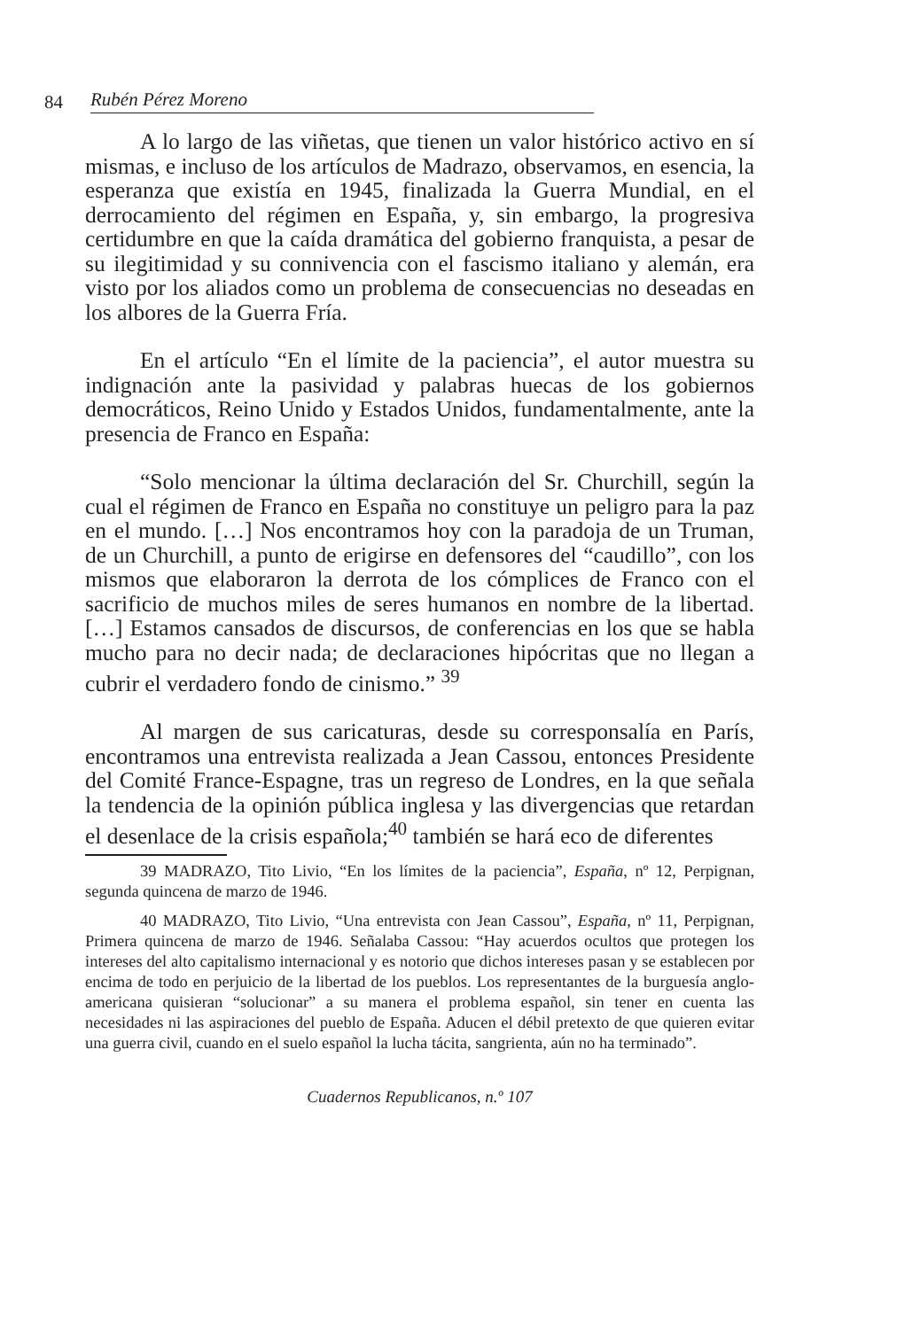84 Rubén Pérez Moreno
A lo largo de las viñetas, que tienen un valor histórico activo en sí mismas, e incluso de los artículos de Madrazo, observamos, en esencia, la esperanza que existía en 1945, finalizada la Guerra Mundial, en el derrocamiento del régimen en España, y, sin embargo, la progresiva certidumbre en que la caída dramática del gobierno franquista, a pesar de su ilegitimidad y su connivencia con el fascismo italiano y alemán, era visto por los aliados como un problema de consecuencias no deseadas en los albores de la Guerra Fría.
En el artículo “En el límite de la paciencia”, el autor muestra su indignación ante la pasividad y palabras huecas de los gobiernos democráticos, Reino Unido y Estados Unidos, fundamentalmente, ante la presencia de Franco en España:
“Solo mencionar la última declaración del Sr. Churchill, según la cual el régimen de Franco en España no constituye un peligro para la paz en el mundo. […] Nos encontramos hoy con la paradoja de un Truman, de un Churchill, a punto de erigirse en defensores del “caudillo”, con los mismos que elaboraron la derrota de los cómplices de Franco con el sacrificio de muchos miles de seres humanos en nombre de la libertad. […] Estamos cansados de discursos, de conferencias en los que se habla mucho para no decir nada; de declaraciones hipócritas que no llegan a cubrir el verdadero fondo de cinismo.” <sup>39</sup>
Al margen de sus caricaturas, desde su corresponsalía en París, encontramos una entrevista realizada a Jean Cassou, entonces Presidente del Comité France-Espagne, tras un regreso de Londres, en la que señala la tendencia de la opinión pública inglesa y las divergencias que retardan el desenlace de la crisis española;<sup>40</sup> también se hará eco de diferentes
39 MADRAZO, Tito Livio, “En los límites de la paciencia”, España, nº 12, Perpignan, segunda quincena de marzo de 1946.
40 MADRAZO, Tito Livio, “Una entrevista con Jean Cassou”, España, nº 11, Perpignan, Primera quincena de marzo de 1946. Señalaba Cassou: “Hay acuerdos ocultos que protegen los intereses del alto capitalismo internacional y es notorio que dichos intereses pasan y se establecen por encima de todo en perjuicio de la libertad de los pueblos. Los representantes de la burguesía anglo-americana quisieran “solucionar” a su manera el problema español, sin tener en cuenta las necesidades ni las aspiraciones del pueblo de España. Aducen el débil pretexto de que quieren evitar una guerra civil, cuando en el suelo español la lucha tácita, sangrienta, aún no ha terminado”.
Cuadernos Republicanos, n.º 107